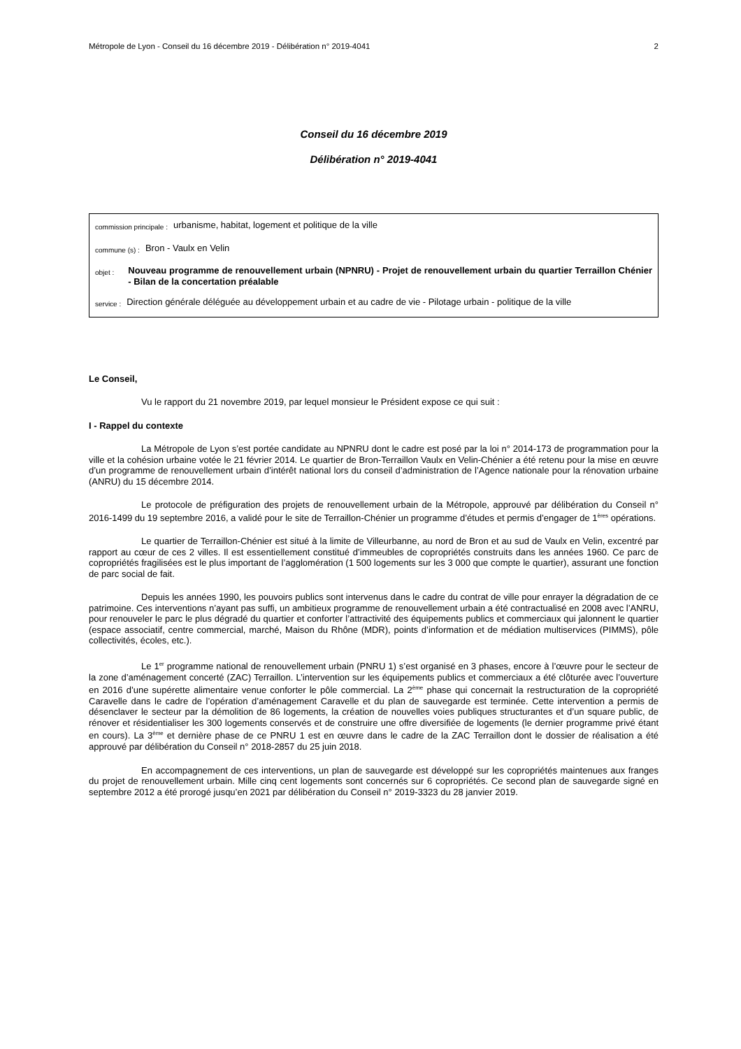Métropole de Lyon - Conseil du 16 décembre 2019 - Délibération n° 2019-4041 2
Conseil du 16 décembre 2019
Délibération n° 2019-4041
commission principale : urbanisme, habitat, logement et politique de la ville
commune (s) : Bron - Vaulx en Velin
objet : Nouveau programme de renouvellement urbain (NPNRU) - Projet de renouvellement urbain du quartier Terraillon Chénier - Bilan de la concertation préalable
service : Direction générale déléguée au développement urbain et au cadre de vie - Pilotage urbain - politique de la ville
Le Conseil,
Vu le rapport du 21 novembre 2019, par lequel monsieur le Président expose ce qui suit :
I - Rappel du contexte
La Métropole de Lyon s’est portée candidate au NPNRU dont le cadre est posé par la loi n° 2014-173 de programmation pour la ville et la cohésion urbaine votée le 21 février 2014. Le quartier de Bron-Terraillon Vaulx en Velin-Chénier a été retenu pour la mise en œuvre d’un programme de renouvellement urbain d’intérêt national lors du conseil d’administration de l’Agence nationale pour la rénovation urbaine (ANRU) du 15 décembre 2014.
Le protocole de préfiguration des projets de renouvellement urbain de la Métropole, approuvé par délibération du Conseil n° 2016-1499 du 19 septembre 2016, a validé pour le site de Terraillon-Chénier un programme d’études et permis d’engager de 1<sup>ères</sup> opérations.
Le quartier de Terraillon-Chénier est situé à la limite de Villeurbanne, au nord de Bron et au sud de Vaulx en Velin, excentré par rapport au cœur de ces 2 villes. Il est essentiellement constitué d’immeubles de copropriétés construits dans les années 1960. Ce parc de copropriétés fragilisées est le plus important de l’agglomération (1 500 logements sur les 3 000 que compte le quartier), assurant une fonction de parc social de fait.
Depuis les années 1990, les pouvoirs publics sont intervenus dans le cadre du contrat de ville pour enrayer la dégradation de ce patrimoine. Ces interventions n’ayant pas suffi, un ambitieux programme de renouvellement urbain a été contractualisé en 2008 avec l’ANRU, pour renouveler le parc le plus dégradé du quartier et conforter l’attractivité des équipements publics et commerciaux qui jalonnent le quartier (espace associatif, centre commercial, marché, Maison du Rhône (MDR), points d’information et de médiation multiservices (PIMMS), pôle collectivités, écoles, etc.).
Le 1<sup>er</sup> programme national de renouvellement urbain (PNRU 1) s’est organisé en 3 phases, encore à l’œuvre pour le secteur de la zone d’aménagement concerté (ZAC) Terraillon. L’intervention sur les équipements publics et commerciaux a été clôturée avec l’ouverture en 2016 d’une supérette alimentaire venue conforter le pôle commercial. La 2<sup>ème</sup> phase qui concernait la restructuration de la copropriété Caravelle dans le cadre de l’opération d’aménagement Caravelle et du plan de sauvegarde est terminée. Cette intervention a permis de désenclaver le secteur par la démolition de 86 logements, la création de nouvelles voies publiques structurantes et d’un square public, de rénover et résidentialiser les 300 logements conservés et de construire une offre diversifiée de logements (le dernier programme privé étant en cours). La 3<sup>ème</sup> et dernière phase de ce PNRU 1 est en œuvre dans le cadre de la ZAC Terraillon dont le dossier de réalisation a été approuvé par délibération du Conseil n° 2018-2857 du 25 juin 2018.
En accompagnement de ces interventions, un plan de sauvegarde est développé sur les copropriétés maintenues aux franges du projet de renouvellement urbain. Mille cinq cent logements sont concernés sur 6 copropriétés. Ce second plan de sauvegarde signé en septembre 2012 a été prorogé jusqu’en 2021 par délibération du Conseil n° 2019-3323 du 28 janvier 2019.